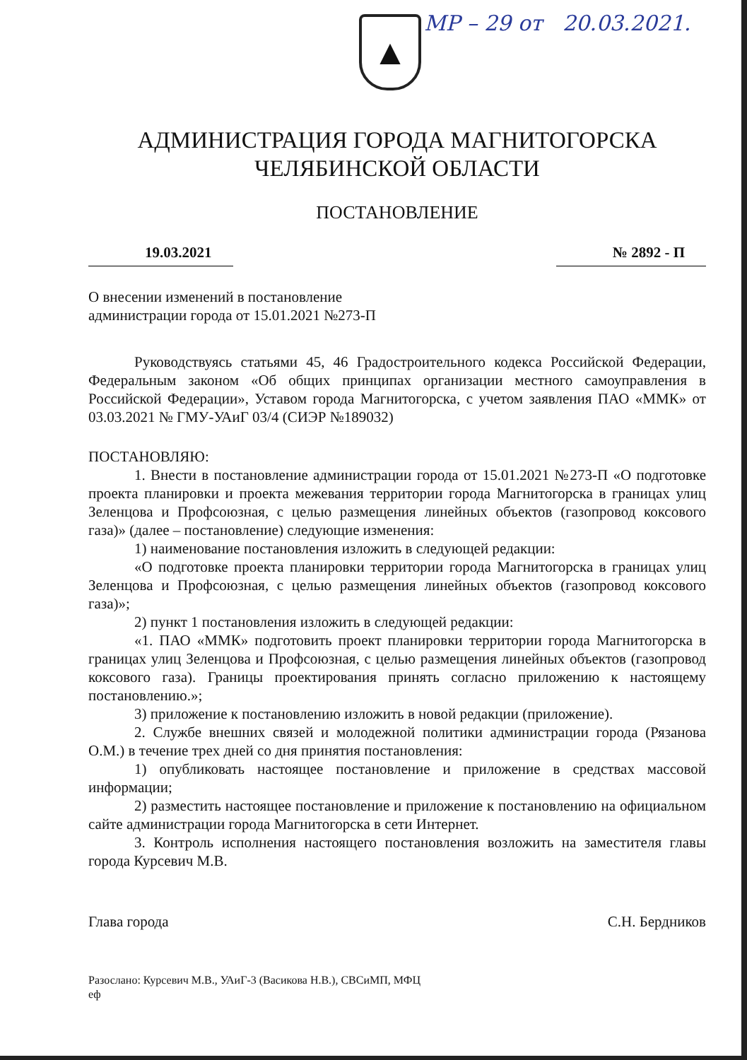МР – 29 от 20.03.2021.
▲
АДМИНИСТРАЦИЯ ГОРОДА МАГНИТОГОРСКА
ЧЕЛЯБИНСКОЙ ОБЛАСТИ
ПОСТАНОВЛЕНИЕ
19.03.2021 № 2892 - П
О внесении изменений в постановление
администрации города от 15.01.2021 №273-П
Руководствуясь статьями 45, 46 Градостроительного кодекса Российской Федерации, Федеральным законом «Об общих принципах организации местного самоуправления в Российской Федерации», Уставом города Магнитогорска, с учетом заявления ПАО «ММК» от 03.03.2021 № ГМУ-УАиГ 03/4 (СИЭР №189032)
ПОСТАНОВЛЯЮ:
1. Внести в постановление администрации города от 15.01.2021 №273-П «О подготовке проекта планировки и проекта межевания территории города Магнитогорска в границах улиц Зеленцова и Профсоюзная, с целью размещения линейных объектов (газопровод коксового газа)» (далее – постановление) следующие изменения:
1) наименование постановления изложить в следующей редакции:
«О подготовке проекта планировки территории города Магнитогорска в границах улиц Зеленцова и Профсоюзная, с целью размещения линейных объектов (газопровод коксового газа)»;
2) пункт 1 постановления изложить в следующей редакции:
«1. ПАО «ММК» подготовить проект планировки территории города Магнитогорска в границах улиц Зеленцова и Профсоюзная, с целью размещения линейных объектов (газопровод коксового газа). Границы проектирования принять согласно приложению к настоящему постановлению.»;
3) приложение к постановлению изложить в новой редакции (приложение).
2. Службе внешних связей и молодежной политики администрации города (Рязанова О.М.) в течение трех дней со дня принятия постановления:
1) опубликовать настоящее постановление и приложение в средствах массовой информации;
2) разместить настоящее постановление и приложение к постановлению на официальном сайте администрации города Магнитогорска в сети Интернет.
3. Контроль исполнения настоящего постановления возложить на заместителя главы города Курсевич М.В.
Глава города С.Н. Бердников
Разослано: Курсевич М.В., УАиГ-3 (Васикова Н.В.), СВСиМП, МФЦ
еф